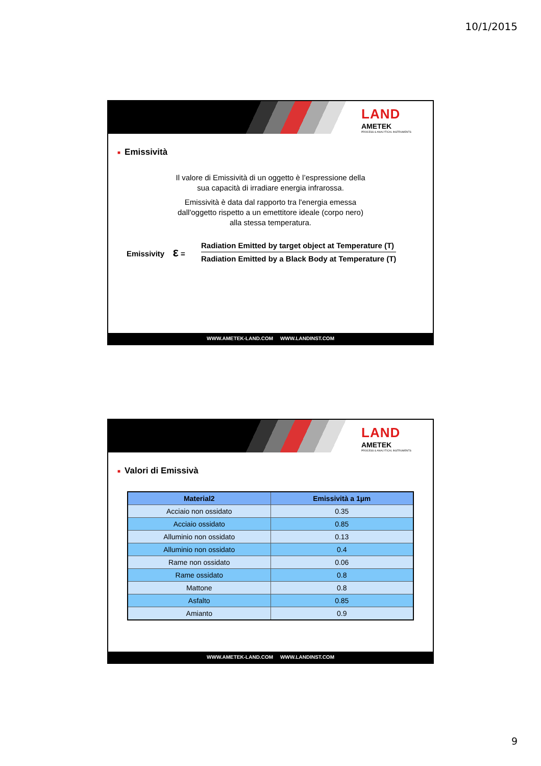10/1/2015
LAND
AMETEK
PROCESS & ANALYTICAL INSTRUMENTS
■ Emissività
Il valore di Emissività di un oggetto è l’espressione della
sua capacità di irradiare energia infrarossa.
Emissività è data dal rapporto tra l'energia emessa
dall'oggetto rispetto a un emettitore ideale (corpo nero)
alla stessa temperatura.
Emissivity ε =
Radiation Emitted by target object at Temperature (T)
Radiation Emitted by a Black Body at Temperature (T)
WWW.AMETEK-LAND.COM WWW.LANDINST.COM
LAND
AMETEK
PROCESS & ANALYTICAL INSTRUMENTS
■ Valori di Emissivà
| Material2 | Emissività a 1µm |
| --- | --- |
| Acciaio non ossidato | 0.35 |
| Acciaio ossidato | 0.85 |
| Alluminio non ossidato | 0.13 |
| Alluminio non ossidato | 0.4 |
| Rame non ossidato | 0.06 |
| Rame ossidato | 0.8 |
| Mattone | 0.8 |
| Asfalto | 0.85 |
| Amianto | 0.9 |
WWW.AMETEK-LAND.COM WWW.LANDINST.COM
9